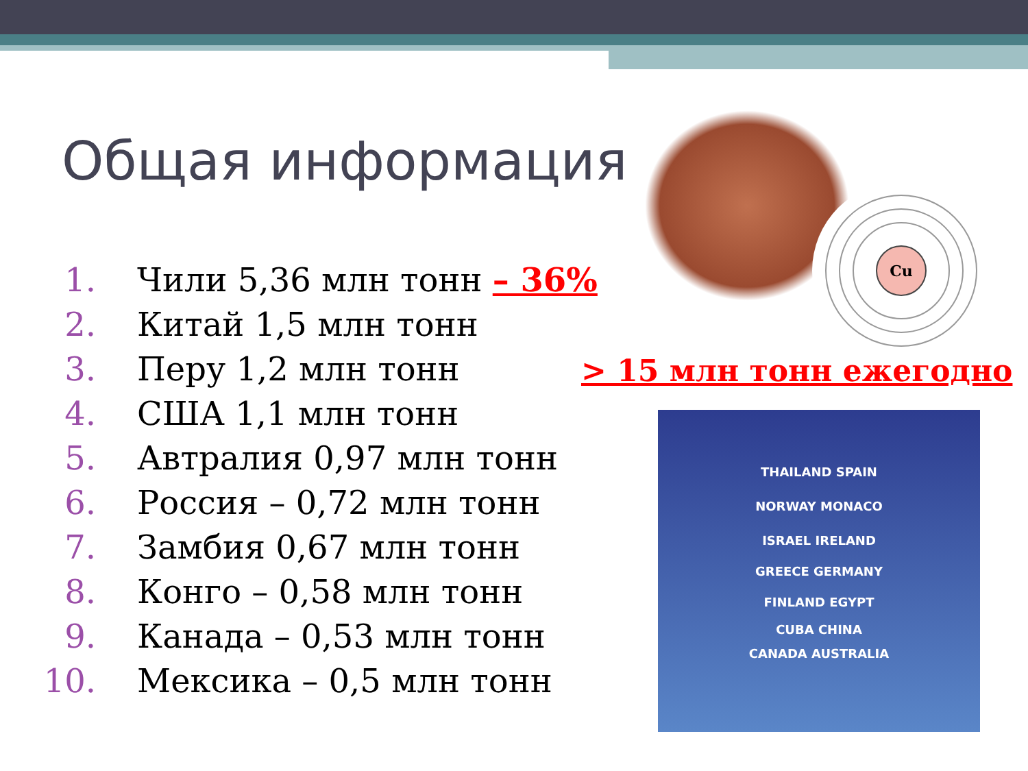Общая информация
1. Чили 5,36 млн тонн – 36%
2. Китай 1,5 млн тонн
3. Перу 1,2 млн тонн
4. США 1,1 млн тонн
5. Автралия 0,97 млн тонн
6. Россия – 0,72 млн тонн
7. Замбия 0,67 млн тонн
8. Конго – 0,58 млн тонн
9. Канада – 0,53 млн тонн
10. Мексика – 0,5 млн тонн
Cu
> 15 млн тонн ежегодно
THAILAND SPAIN
NORWAY MONACO
ISRAEL IRELAND
GREECE GERMANY
FINLAND EGYPT
CUBA CHINA
CANADA AUSTRALIA